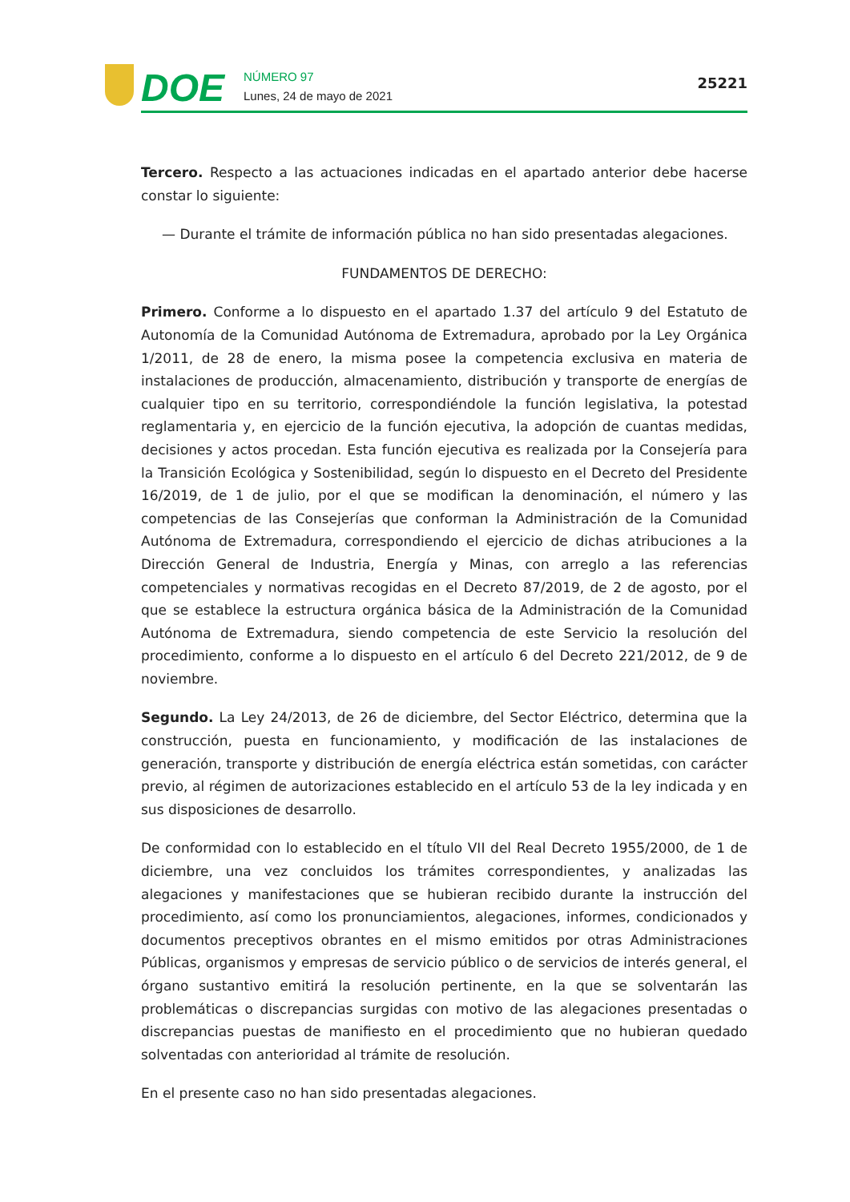DOE
NÚMERO 97
Lunes, 24 de mayo de 2021
25221
Tercero. Respecto a las actuaciones indicadas en el apartado anterior debe hacerse constar lo siguiente:
— Durante el trámite de información pública no han sido presentadas alegaciones.
FUNDAMENTOS DE DERECHO:
Primero. Conforme a lo dispuesto en el apartado 1.37 del artículo 9 del Estatuto de Autonomía de la Comunidad Autónoma de Extremadura, aprobado por la Ley Orgánica 1/2011, de 28 de enero, la misma posee la competencia exclusiva en materia de instalaciones de producción, almacenamiento, distribución y transporte de energías de cualquier tipo en su territorio, correspondiéndole la función legislativa, la potestad reglamentaria y, en ejercicio de la función ejecutiva, la adopción de cuantas medidas, decisiones y actos procedan. Esta función ejecutiva es realizada por la Consejería para la Transición Ecológica y Sostenibilidad, según lo dispuesto en el Decreto del Presidente 16/2019, de 1 de julio, por el que se modifican la denominación, el número y las competencias de las Consejerías que conforman la Administración de la Comunidad Autónoma de Extremadura, correspondiendo el ejercicio de dichas atribuciones a la Dirección General de Industria, Energía y Minas, con arreglo a las referencias competenciales y normativas recogidas en el Decreto 87/2019, de 2 de agosto, por el que se establece la estructura orgánica básica de la Administración de la Comunidad Autónoma de Extremadura, siendo competencia de este Servicio la resolución del procedimiento, conforme a lo dispuesto en el artículo 6 del Decreto 221/2012, de 9 de noviembre.
Segundo. La Ley 24/2013, de 26 de diciembre, del Sector Eléctrico, determina que la construcción, puesta en funcionamiento, y modificación de las instalaciones de generación, transporte y distribución de energía eléctrica están sometidas, con carácter previo, al régimen de autorizaciones establecido en el artículo 53 de la ley indicada y en sus disposiciones de desarrollo.
De conformidad con lo establecido en el título VII del Real Decreto 1955/2000, de 1 de diciembre, una vez concluidos los trámites correspondientes, y analizadas las alegaciones y manifestaciones que se hubieran recibido durante la instrucción del procedimiento, así como los pronunciamientos, alegaciones, informes, condicionados y documentos preceptivos obrantes en el mismo emitidos por otras Administraciones Públicas, organismos y empresas de servicio público o de servicios de interés general, el órgano sustantivo emitirá la resolución pertinente, en la que se solventarán las problemáticas o discrepancias surgidas con motivo de las alegaciones presentadas o discrepancias puestas de manifiesto en el procedimiento que no hubieran quedado solventadas con anterioridad al trámite de resolución.
En el presente caso no han sido presentadas alegaciones.